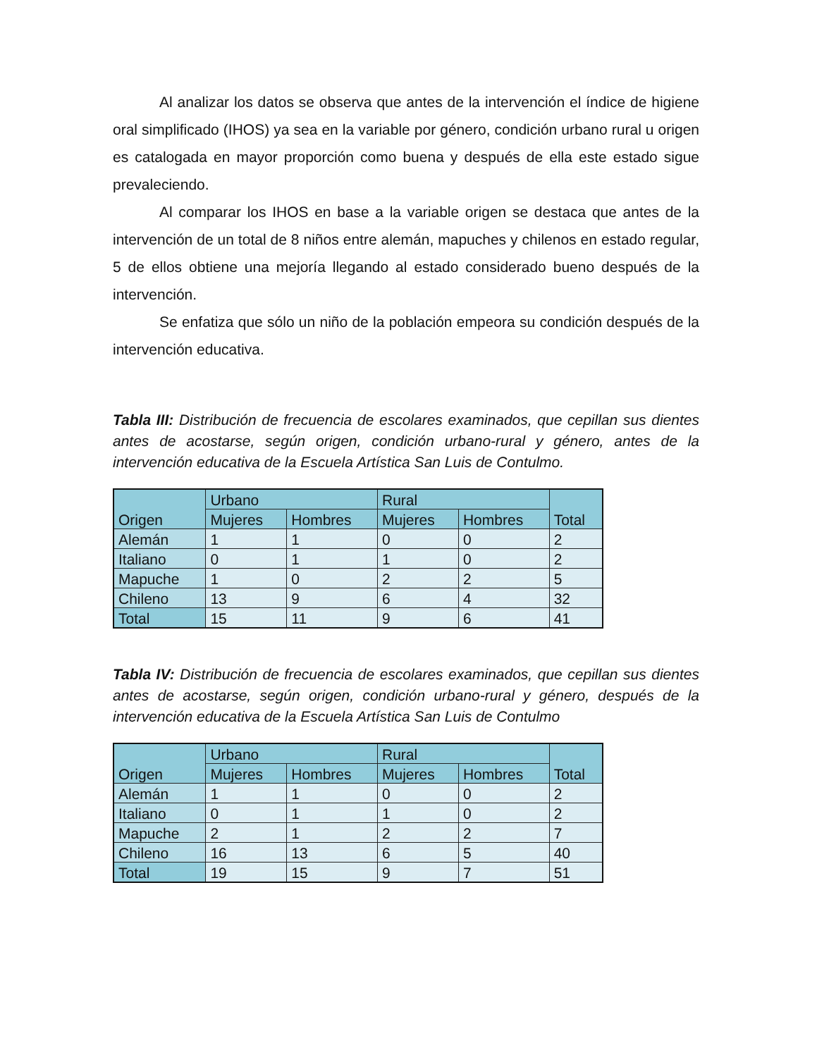Al analizar los datos se observa que antes de la intervención el índice de higiene oral simplificado (IHOS) ya sea en la variable por género, condición urbano rural u origen es catalogada en mayor proporción como buena y después de ella este estado sigue prevaleciendo.
Al comparar los IHOS en base a la variable origen se destaca que antes de la intervención de un total de 8 niños entre alemán, mapuches y chilenos en estado regular, 5 de ellos obtiene una mejoría llegando al estado considerado bueno después de la intervención.
Se enfatiza que sólo un niño de la población empeora su condición después de la intervención educativa.
Tabla III: Distribución de frecuencia de escolares examinados, que cepillan sus dientes antes de acostarse, según origen, condición urbano-rural y género, antes de la intervención educativa de la Escuela Artística San Luis de Contulmo.
| Origen | Urbano | | Rural | | Total |
| --- | --- | --- | --- | --- | --- |
| | Mujeres | Hombres | Mujeres | Hombres | |
| Alemán | 1 | 1 | 0 | 0 | 2 |
| Italiano | 0 | 1 | 1 | 0 | 2 |
| Mapuche | 1 | 0 | 2 | 2 | 5 |
| Chileno | 13 | 9 | 6 | 4 | 32 |
| Total | 15 | 11 | 9 | 6 | 41 |
Tabla IV: Distribución de frecuencia de escolares examinados, que cepillan sus dientes antes de acostarse, según origen, condición urbano-rural y género, después de la intervención educativa de la Escuela Artística San Luis de Contulmo
| Origen | Urbano | | Rural | | Total |
| --- | --- | --- | --- | --- | --- |
| | Mujeres | Hombres | Mujeres | Hombres | |
| Alemán | 1 | 1 | 0 | 0 | 2 |
| Italiano | 0 | 1 | 1 | 0 | 2 |
| Mapuche | 2 | 1 | 2 | 2 | 7 |
| Chileno | 16 | 13 | 6 | 5 | 40 |
| Total | 19 | 15 | 9 | 7 | 51 |